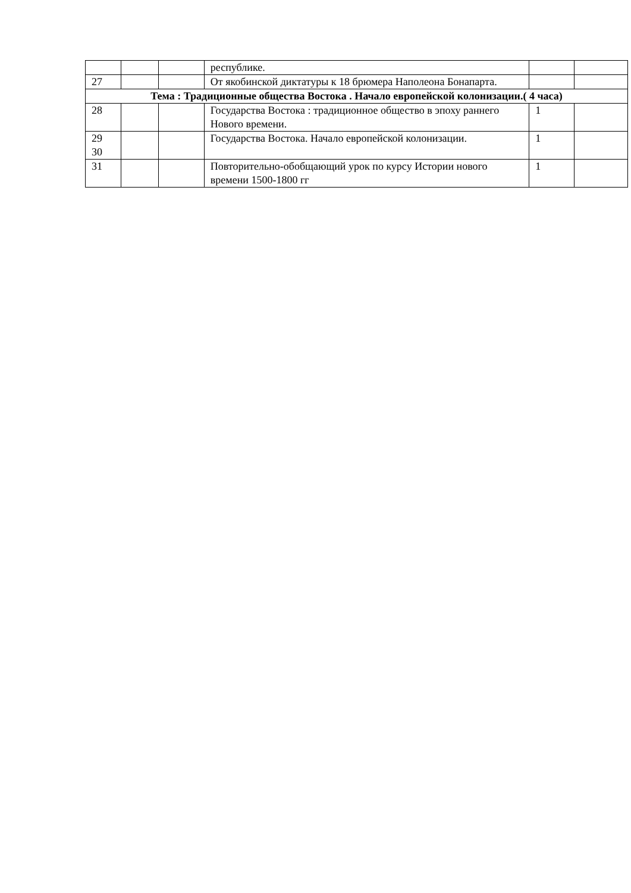| | | | республике. | | |
| 27 | | | От якобинской диктатуры к 18 брюмера Наполеона Бонапарта. | | |
| Тема : Традиционные общества Востока . Начало европейской колонизации.( 4 часа) | | | | | |
| 28 | | | Государства Востока : традиционное общество в эпоху раннего Нового времени. | 1 | |
| 29 30 | | | Государства Востока. Начало европейской колонизации. | 1 | |
| 31 | | | Повторительно-обобщающий урок по курсу Истории нового времени 1500-1800 гг | 1 | |